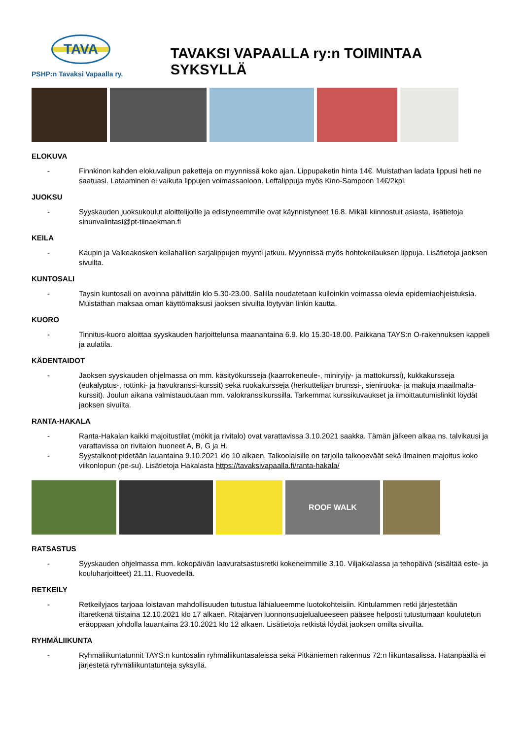TAVA
PSHP:n Tavaksi Vapaalla ry.
TAVAKSI VAPAALLA ry:n TOIMINTAA SYKSYLLÄ
ELOKUVA
- Finnkinon kahden elokuvalipun paketteja on myynnissä koko ajan. Lippupaketin hinta 14€. Muistathan ladata lippusi heti ne saatuasi. Lataaminen ei vaikuta lippujen voimassaoloon. Leffalippuja myös Kino-Sampoon 14€/2kpl.
JUOKSU
- Syyskauden juoksukoulut aloittelijoille ja edistyneemmille ovat käynnistyneet 16.8. Mikäli kiinnostuit asiasta, lisätietoja sinunvalintasi@pt-tiinaekman.fi
KEILA
- Kaupin ja Valkeakosken keilahallien sarjalippujen myynti jatkuu. Myynnissä myös hohtokeilauksen lippuja. Lisätietoja jaoksen sivuilta.
KUNTOSALI
- Taysin kuntosali on avoinna päivittäin klo 5.30-23.00. Salilla noudatetaan kulloinkin voimassa olevia epidemiaohjeistuksia. Muistathan maksaa oman käyttömaksusi jaoksen sivuilta löytyvän linkin kautta.
KUORO
- Tinnitus-kuoro aloittaa syyskauden harjoittelunsa maanantaina 6.9. klo 15.30-18.00. Paikkana TAYS:n O-rakennuksen kappeli ja aulatila.
KÄDENTAIDOT
- Jaoksen syyskauden ohjelmassa on mm. käsityökursseja (kaarrokeneule-, miniryijy- ja mattokurssi), kukkakursseja (eukalyptus-, rottinki- ja havukranssi-kurssit) sekä ruokakursseja (herkuttelijan brunssi-, sieniruoka- ja makuja maailmalta-kurssit). Joulun aikana valmistaudutaan mm. valokranssikurssilla. Tarkemmat kurssikuvaukset ja ilmoittautumislinkit löydät jaoksen sivuilta.
RANTA-HAKALA
- Ranta-Hakalan kaikki majoitustilat (mökit ja rivitalo) ovat varattavissa 3.10.2021 saakka. Tämän jälkeen alkaa ns. talvikausi ja varattavissa on rivitalon huoneet A, B, G ja H.
- Syystalkoot pidetään lauantaina 9.10.2021 klo 10 alkaen. Talkoolaisille on tarjolla talkooeväät sekä ilmainen majoitus koko viikonlopun (pe-su). Lisätietoja Hakalasta https://tavaksivapaalla.fi/ranta-hakala/
ROOF WALK
RATSASTUS
- Syyskauden ohjelmassa mm. kokopäivän laavuratsastusretki kokeneimmille 3.10. Viljakkalassa ja tehopäivä (sisältää este- ja kouluharjoitteet) 21.11. Ruovedellä.
RETKEILY
- Retkeilyjaos tarjoaa loistavan mahdollisuuden tutustua lähialueemme luotokohteisiin. Kintulammen retki järjestetään iltaretkenä tiistaina 12.10.2021 klo 17 alkaen. Ritajärven luonnonsuojelualueeseen pääsee helposti tutustumaan koulutetun eräoppaan johdolla lauantaina 23.10.2021 klo 12 alkaen. Lisätietoja retkistä löydät jaoksen omilta sivuilta.
RYHMÄLIIKUNTA
- Ryhmäliikuntatunnit TAYS:n kuntosalin ryhmäliikuntasaleissa sekä Pitkäniemen rakennus 72:n liikuntasalissa. Hatanpäällä ei järjestetä ryhmäliikuntatunteja syksyllä.